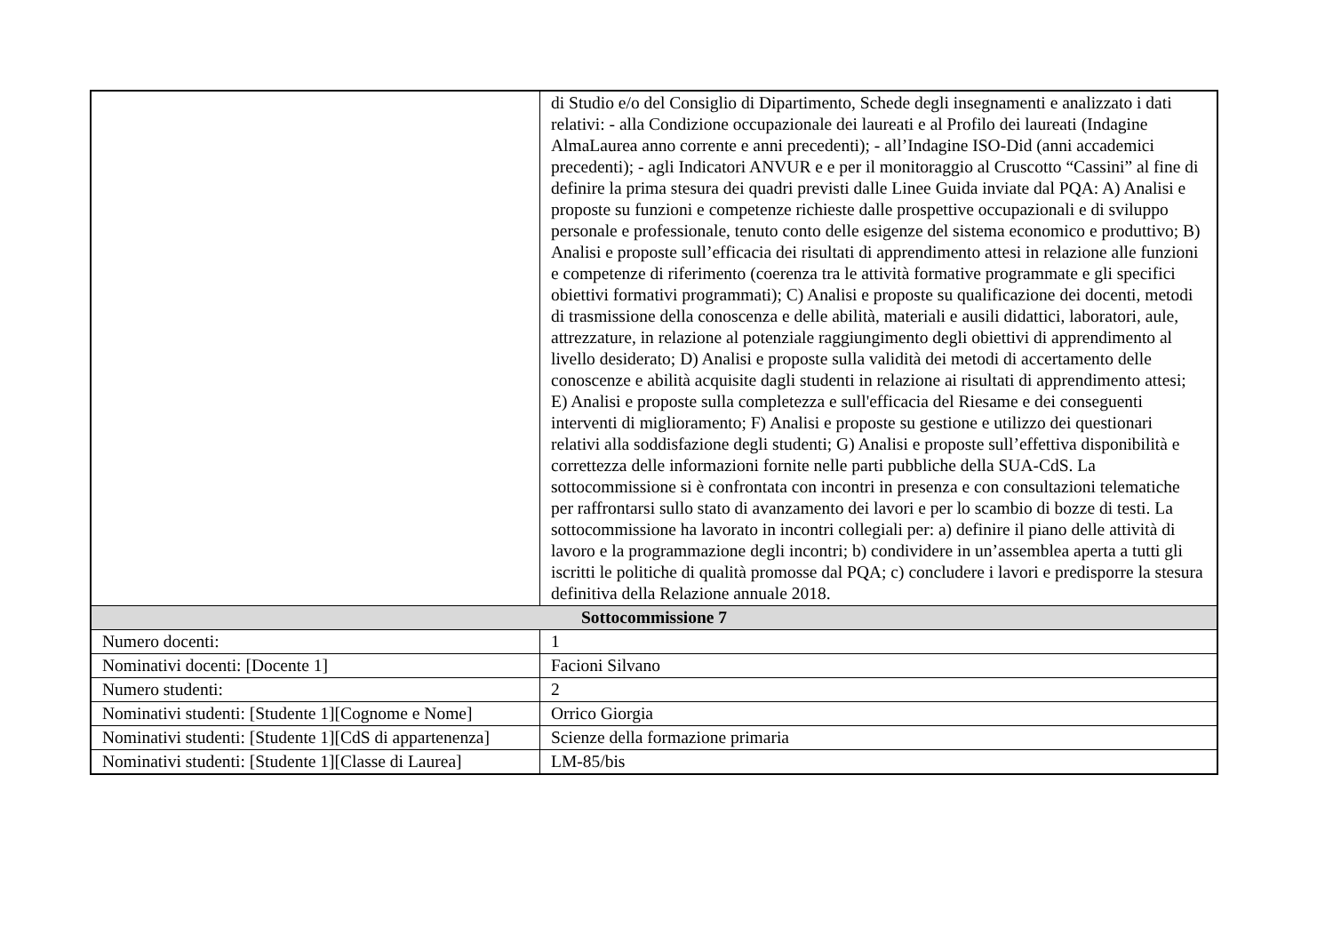| | di Studio e/o del Consiglio di Dipartimento, Schede degli insegnamenti e analizzato i dati relativi: - alla Condizione occupazionale dei laureati e al Profilo dei laureati (Indagine AlmaLaurea anno corrente e anni precedenti); - all’Indagine ISO-Did (anni accademici precedenti); - agli Indicatori ANVUR e e per il monitoraggio al Cruscotto “Cassini” al fine di definire la prima stesura dei quadri previsti dalle Linee Guida inviate dal PQA: A) Analisi e proposte su funzioni e competenze richieste dalle prospettive occupazionali e di sviluppo personale e professionale, tenuto conto delle esigenze del sistema economico e produttivo; B) Analisi e proposte sull’efficacia dei risultati di apprendimento attesi in relazione alle funzioni e competenze di riferimento (coerenza tra le attività formative programmate e gli specifici obiettivi formativi programmati); C) Analisi e proposte su qualificazione dei docenti, metodi di trasmissione della conoscenza e delle abilità, materiali e ausili didattici, laboratori, aule, attrezzature, in relazione al potenziale raggiungimento degli obiettivi di apprendimento al livello desiderato; D) Analisi e proposte sulla validità dei metodi di accertamento delle conoscenze e abilità acquisite dagli studenti in relazione ai risultati di apprendimento attesi; E) Analisi e proposte sulla completezza e sull'efficacia del Riesame e dei conseguenti interventi di miglioramento; F) Analisi e proposte su gestione e utilizzo dei questionari relativi alla soddisfazione degli studenti; G) Analisi e proposte sull’effettiva disponibilità e correttezza delle informazioni fornite nelle parti pubbliche della SUA-CdS. La sottocommissione si è confrontata con incontri in presenza e con consultazioni telematiche per raffrontarsi sullo stato di avanzamento dei lavori e per lo scambio di bozze di testi. La sottocommissione ha lavorato in incontri collegiali per: a) definire il piano delle attività di lavoro e la programmazione degli incontri; b) condividere in un’assemblea aperta a tutti gli iscritti le politiche di qualità promosse dal PQA; c) concludere i lavori e predisporre la stesura definitiva della Relazione annuale 2018. |
| Sottocommissione 7 | |
| Numero docenti: | 1 |
| Nominativi docenti: [Docente 1] | Facioni Silvano |
| Numero studenti: | 2 |
| Nominativi studenti: [Studente 1][Cognome e Nome] | Orrico Giorgia |
| Nominativi studenti: [Studente 1][CdS di appartenenza] | Scienze della formazione primaria |
| Nominativi studenti: [Studente 1][Classe di Laurea] | LM-85/bis |